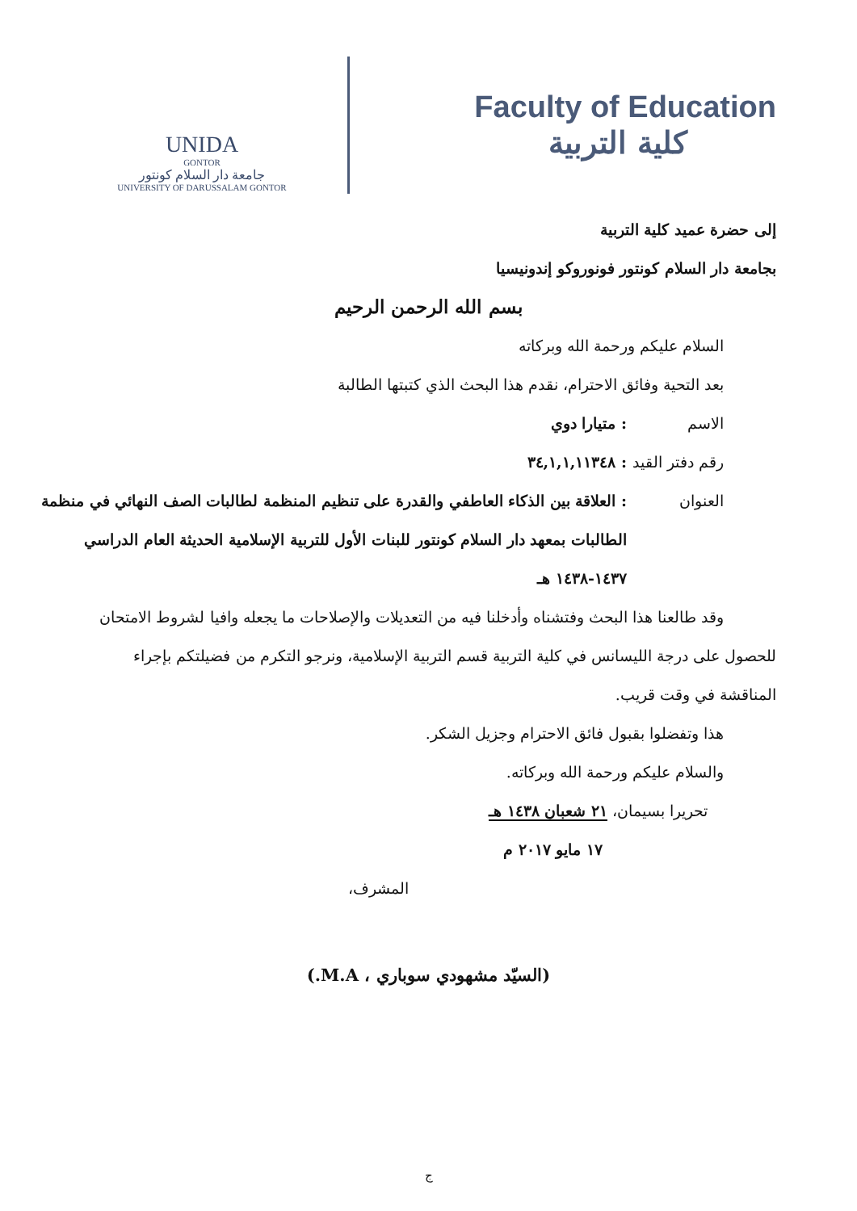UNIDA
GONTOR
جامعة دار السلام كونتور
UNIVERSITY OF DARUSSALAM GONTOR
Faculty of Education
كلية التربية
إلى حضرة عميد كلية التربية
بجامعة دار السلام كونتور فونوروكو إندونيسيا
بسم الله الرحمن الرحيم
السلام عليكم ورحمة الله وبركاته
بعد التحية وفائق الاحترام، نقدم هذا البحث الذي كتبتها الطالبة
الاسم: متيارا دوي
رقم دفتر القيد: ٣٤,١,١,١١٣٤٨
العنوان: العلاقة بين الذكاء العاطفي والقدرة على تنظيم المنظمة لطالبات الصف النهائي في منظمة الطالبات بمعهد دار السلام كونتور للبنات الأول للتربية الإسلامية الحديثة العام الدراسي ١٤٣٧-١٤٣٨ هـ
وقد طالعنا هذا البحث وفتشناه وأدخلنا فيه من التعديلات والإصلاحات ما يجعله وافيا لشروط الامتحان للحصول على درجة الليسانس في كلية التربية قسم التربية الإسلامية، ونرجو التكرم من فضيلتكم بإجراء المناقشة في وقت قريب.
هذا وتفضلوا بقبول فائق الاحترام وجزيل الشكر.
والسلام عليكم ورحمة الله وبركاته.
تحريرا بسيمان، ٢١ شعبان ١٤٣٨ هـ
١٧ مايو ٢٠١٧ م
المشرف،
(السيّد مشهودي سوباري ، M.A.)
ج